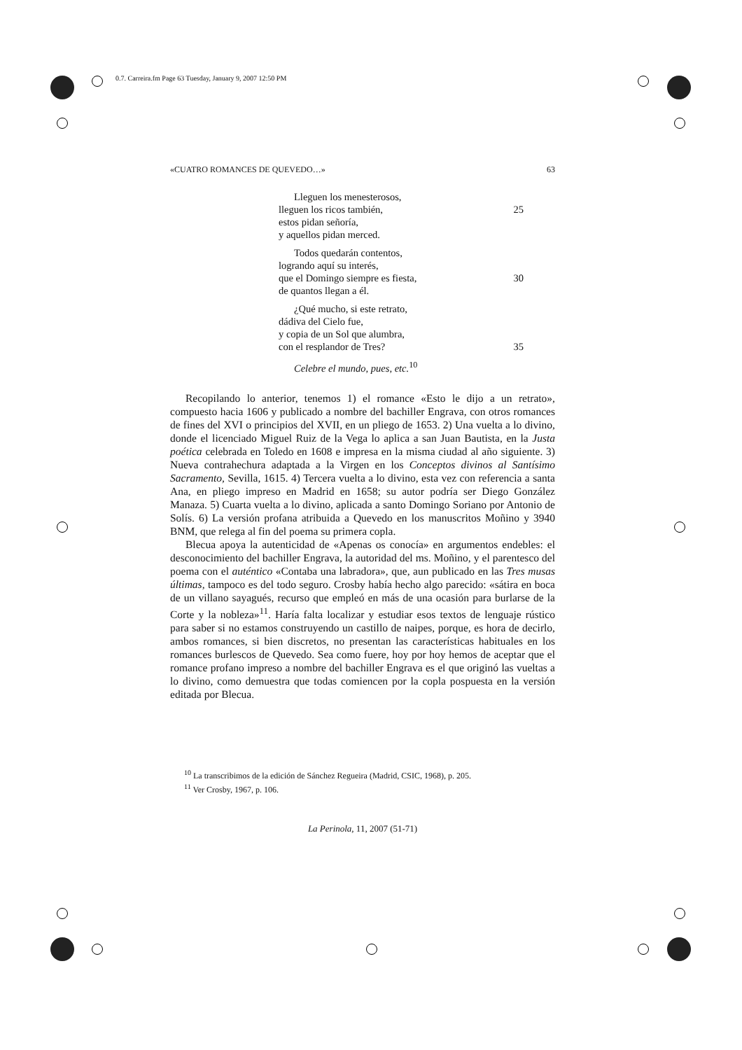0.7. Carreira.fm Page 63 Tuesday, January 9, 2007 12:50 PM
«CUATRO ROMANCES DE QUEVEDO…» 63
Lleguen los menesterosos,
lleguen los ricos también, 25
estos pidan señoría,
y aquellos pidan merced.
Todos quedarán contentos,
logrando aquí su interés,
que el Domingo siempre es fiesta, 30
de quantos llegan a él.
¿Qué mucho, si este retrato,
dádiva del Cielo fue,
y copia de un Sol que alumbra,
con el resplandor de Tres? 35
Celebre el mundo, pues, etc.<sup>10</sup>
Recopilando lo anterior, tenemos 1) el romance «Esto le dijo a un retrato», compuesto hacia 1606 y publicado a nombre del bachiller Engrava, con otros romances de fines del XVI o principios del XVII, en un pliego de 1653. 2) Una vuelta a lo divino, donde el licenciado Miguel Ruiz de la Vega lo aplica a san Juan Bautista, en la Justa poética celebrada en Toledo en 1608 e impresa en la misma ciudad al año siguiente. 3) Nueva contrahechura adaptada a la Virgen en los Conceptos divinos al Santísimo Sacramento, Sevilla, 1615. 4) Tercera vuelta a lo divino, esta vez con referencia a santa Ana, en pliego impreso en Madrid en 1658; su autor podría ser Diego González Manaza. 5) Cuarta vuelta a lo divino, aplicada a santo Domingo Soriano por Antonio de Solís. 6) La versión profana atribuida a Quevedo en los manuscritos Moñino y 3940 BNM, que relega al fin del poema su primera copla.
Blecua apoya la autenticidad de «Apenas os conocía» en argumentos endebles: el desconocimiento del bachiller Engrava, la autoridad del ms. Moñino, y el parentesco del poema con el auténtico «Contaba una labradora», que, aun publicado en las Tres musas últimas, tampoco es del todo seguro. Crosby había hecho algo parecido: «sátira en boca de un villano sayagués, recurso que empleó en más de una ocasión para burlarse de la Corte y la nobleza»<sup>11</sup>. Haría falta localizar y estudiar esos textos de lenguaje rústico para saber si no estamos construyendo un castillo de naipes, porque, es hora de decirlo, ambos romances, si bien discretos, no presentan las características habituales en los romances burlescos de Quevedo. Sea como fuere, hoy por hoy hemos de aceptar que el romance profano impreso a nombre del bachiller Engrava es el que originó las vueltas a lo divino, como demuestra que todas comiencen por la copla pospuesta en la versión editada por Blecua.
<sup>10</sup> La transcribimos de la edición de Sánchez Regueira (Madrid, CSIC, 1968), p. 205.
<sup>11</sup> Ver Crosby, 1967, p. 106.
La Perinola, 11, 2007 (51-71)